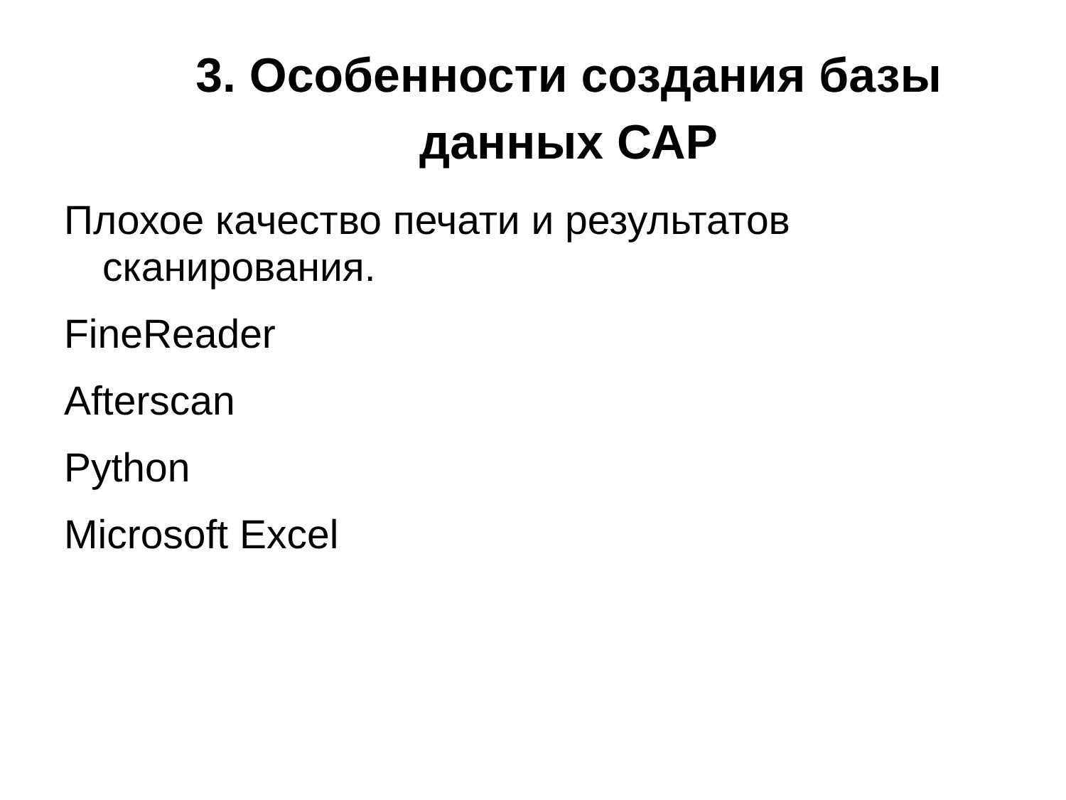3. Особенности создания базы
данных САР
Плохое качество печати и результатов сканирования.
FineReader
Afterscan
Python
Microsoft Excel